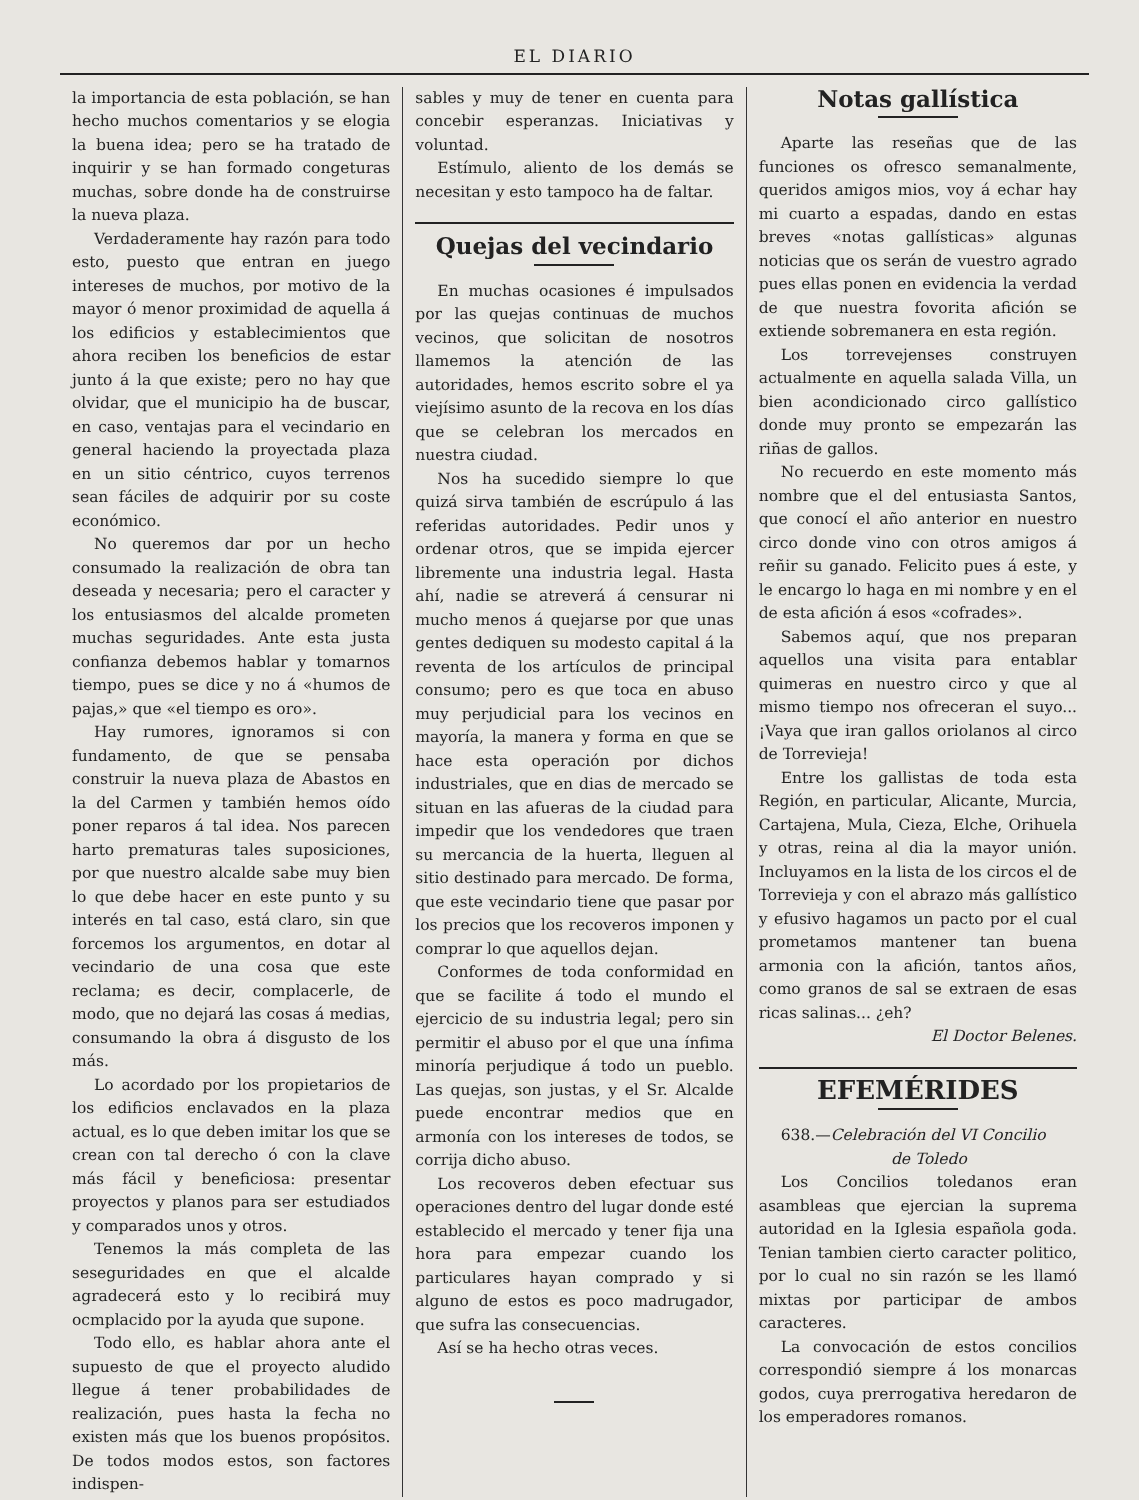EL DIARIO
la importancia de esta población, se han hecho muchos comentarios y se elogia la buena idea; pero se ha tratado de inquirir y se han formado congeturas muchas, sobre donde ha de construirse la nueva plaza.
Verdaderamente hay razón para todo esto, puesto que entran en juego intereses de muchos, por motivo de la mayor ó menor proximidad de aquella á los edificios y establecimientos que ahora reciben los beneficios de estar junto á la que existe; pero no hay que olvidar, que el municipio ha de buscar, en caso, ventajas para el vecindario en general haciendo la proyectada plaza en un sitio céntrico, cuyos terrenos sean fáciles de adquirir por su coste económico.
No queremos dar por un hecho consumado la realización de obra tan deseada y necesaria; pero el caracter y los entusiasmos del alcalde prometen muchas seguridades. Ante esta justa confianza debemos hablar y tomarnos tiempo, pues se dice y no á «humos de pajas,» que «el tiempo es oro».
Hay rumores, ignoramos si con fundamento, de que se pensaba construir la nueva plaza de Abastos en la del Carmen y también hemos oído poner reparos á tal idea. Nos parecen harto prematuras tales suposiciones, por que nuestro alcalde sabe muy bien lo que debe hacer en este punto y su interés en tal caso, está claro, sin que forcemos los argumentos, en dotar al vecindario de una cosa que este reclama; es decir, complacerle, de modo, que no dejará las cosas á medias, consumando la obra á disgusto de los más.
Lo acordado por los propietarios de los edificios enclavados en la plaza actual, es lo que deben imitar los que se crean con tal derecho ó con la clave más fácil y beneficiosa: presentar proyectos y planos para ser estudiados y comparados unos y otros.
Tenemos la más completa de las seseguridades en que el alcalde agradecerá esto y lo recibirá muy ocmplacido por la ayuda que supone.
Todo ello, es hablar ahora ante el supuesto de que el proyecto aludido llegue á tener probabilidades de realización, pues hasta la fecha no existen más que los buenos propósitos. De todos modos estos, son factores indispen-
sables y muy de tener en cuenta para concebir esperanzas. Iniciativas y voluntad.
Estímulo, aliento de los demás se necesitan y esto tampoco ha de faltar.
Quejas del vecindario
En muchas ocasiones é impulsados por las quejas continuas de muchos vecinos, que solicitan de nosotros llamemos la atención de las autoridades, hemos escrito sobre el ya viejísimo asunto de la recova en los días que se celebran los mercados en nuestra ciudad.
Nos ha sucedido siempre lo que quizá sirva también de escrúpulo á las referidas autoridades. Pedir unos y ordenar otros, que se impida ejercer libremente una industria legal. Hasta ahí, nadie se atreverá á censurar ni mucho menos á quejarse por que unas gentes dediquen su modesto capital á la reventa de los artículos de principal consumo; pero es que toca en abuso muy perjudicial para los vecinos en mayoría, la manera y forma en que se hace esta operación por dichos industriales, que en dias de mercado se situan en las afueras de la ciudad para impedir que los vendedores que traen su mercancia de la huerta, lleguen al sitio destinado para mercado. De forma, que este vecindario tiene que pasar por los precios que los recoveros imponen y comprar lo que aquellos dejan.
Conformes de toda conformidad en que se facilite á todo el mundo el ejercicio de su industria legal; pero sin permitir el abuso por el que una ínfima minoría perjudique á todo un pueblo. Las quejas, son justas, y el Sr. Alcalde puede encontrar medios que en armonía con los intereses de todos, se corrija dicho abuso.
Los recoveros deben efectuar sus operaciones dentro del lugar donde esté establecido el mercado y tener fija una hora para empezar cuando los particulares hayan comprado y si alguno de estos es poco madrugador, que sufra las consecuencias.
Así se ha hecho otras veces.
Notas gallística
Aparte las reseñas que de las funciones os ofresco semanalmente, queridos amigos mios, voy á echar hay mi cuarto a espadas, dando en estas breves «notas gallísticas» algunas noticias que os serán de vuestro agrado pues ellas ponen en evidencia la verdad de que nuestra fovorita afición se extiende sobremanera en esta región.
Los torrevejenses construyen actualmente en aquella salada Villa, un bien acondicionado circo gallístico donde muy pronto se empezarán las riñas de gallos.
No recuerdo en este momento más nombre que el del entusiasta Santos, que conocí el año anterior en nuestro circo donde vino con otros amigos á reñir su ganado. Felicito pues á este, y le encargo lo haga en mi nombre y en el de esta afición á esos «cofrades».
Sabemos aquí, que nos preparan aquellos una visita para entablar quimeras en nuestro circo y que al mismo tiempo nos ofreceran el suyo... ¡Vaya que iran gallos oriolanos al circo de Torrevieja!
Entre los gallistas de toda esta Región, en particular, Alicante, Murcia, Cartajena, Mula, Cieza, Elche, Orihuela y otras, reina al dia la mayor unión. Incluyamos en la lista de los circos el de Torrevieja y con el abrazo más gallístico y efusivo hagamos un pacto por el cual prometamos mantener tan buena armonia con la afición, tantos años, como granos de sal se extraen de esas ricas salinas... ¿eh?
El Doctor Belenes.
EFEMÉRIDES
638.—Celebración del VI Concilio
de Toledo
Los Concilios toledanos eran asambleas que ejercian la suprema autoridad en la Iglesia española goda. Tenian tambien cierto caracter politico, por lo cual no sin razón se les llamó mixtas por participar de ambos caracteres.
La convocación de estos concilios correspondió siempre á los monarcas godos, cuya prerrogativa heredaron de los emperadores romanos.